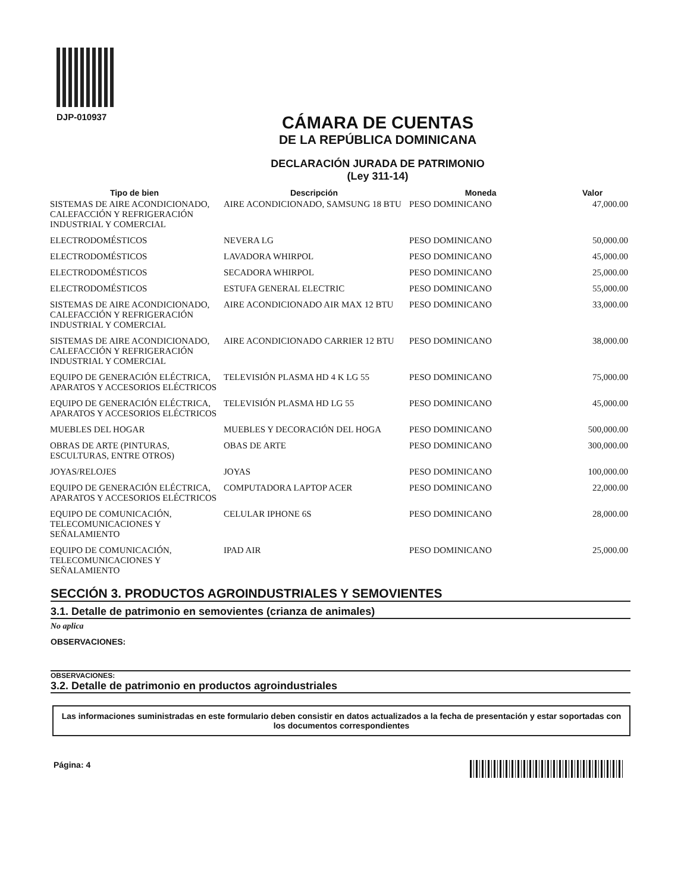DJP-010937
CÁMARA DE CUENTAS
DE LA REPÚBLICA DOMINICANA
DECLARACIÓN JURADA DE PATRIMONIO
(Ley 311-14)
| Tipo de bien | Descripción | Moneda | Valor |
| --- | --- | --- | --- |
| SISTEMAS DE AIRE ACONDICIONADO, CALEFACCIÓN Y REFRIGERACIÓN INDUSTRIAL Y COMERCIAL | AIRE ACONDICIONADO, SAMSUNG 18 BTU | PESO DOMINICANO | 47,000.00 |
| ELECTRODOMÉSTICOS | NEVERA LG | PESO DOMINICANO | 50,000.00 |
| ELECTRODOMÉSTICOS | LAVADORA WHIRPOL | PESO DOMINICANO | 45,000.00 |
| ELECTRODOMÉSTICOS | SECADORA WHIRPOL | PESO DOMINICANO | 25,000.00 |
| ELECTRODOMÉSTICOS | ESTUFA GENERAL ELECTRIC | PESO DOMINICANO | 55,000.00 |
| SISTEMAS DE AIRE ACONDICIONADO, CALEFACCIÓN Y REFRIGERACIÓN INDUSTRIAL Y COMERCIAL | AIRE ACONDICIONADO AIR MAX 12 BTU | PESO DOMINICANO | 33,000.00 |
| SISTEMAS DE AIRE ACONDICIONADO, CALEFACCIÓN Y REFRIGERACIÓN INDUSTRIAL Y COMERCIAL | AIRE ACONDICIONADO CARRIER 12 BTU | PESO DOMINICANO | 38,000.00 |
| EQUIPO DE GENERACIÓN ELÉCTRICA, APARATOS Y ACCESORIOS ELÉCTRICOS | TELEVISIÓN PLASMA HD 4 K LG 55 | PESO DOMINICANO | 75,000.00 |
| EQUIPO DE GENERACIÓN ELÉCTRICA, APARATOS Y ACCESORIOS ELÉCTRICOS | TELEVISIÓN PLASMA HD LG 55 | PESO DOMINICANO | 45,000.00 |
| MUEBLES DEL HOGAR | MUEBLES Y DECORACIÓN DEL HOGA | PESO DOMINICANO | 500,000.00 |
| OBRAS DE ARTE (PINTURAS, ESCULTURAS, ENTRE OTROS) | OBAS DE ARTE | PESO DOMINICANO | 300,000.00 |
| JOYAS/RELOJES | JOYAS | PESO DOMINICANO | 100,000.00 |
| EQUIPO DE GENERACIÓN ELÉCTRICA, APARATOS Y ACCESORIOS ELÉCTRICOS | COMPUTADORA LAPTOP ACER | PESO DOMINICANO | 22,000.00 |
| EQUIPO DE COMUNICACIÓN, TELECOMUNICACIONES Y SEÑALAMIENTO | CELULAR IPHONE 6S | PESO DOMINICANO | 28,000.00 |
| EQUIPO DE COMUNICACIÓN, TELECOMUNICACIONES Y SEÑALAMIENTO | IPAD AIR | PESO DOMINICANO | 25,000.00 |
SECCIÓN 3. PRODUCTOS AGROINDUSTRIALES Y SEMOVIENTES
3.1. Detalle de patrimonio en semovientes (crianza de animales)
No aplica
OBSERVACIONES:
OBSERVACIONES:
3.2. Detalle de patrimonio en productos agroindustriales
Las informaciones suministradas en este formulario deben consistir en datos actualizados a la fecha de presentación y estar soportadas con los documentos correspondientes
Página: 4